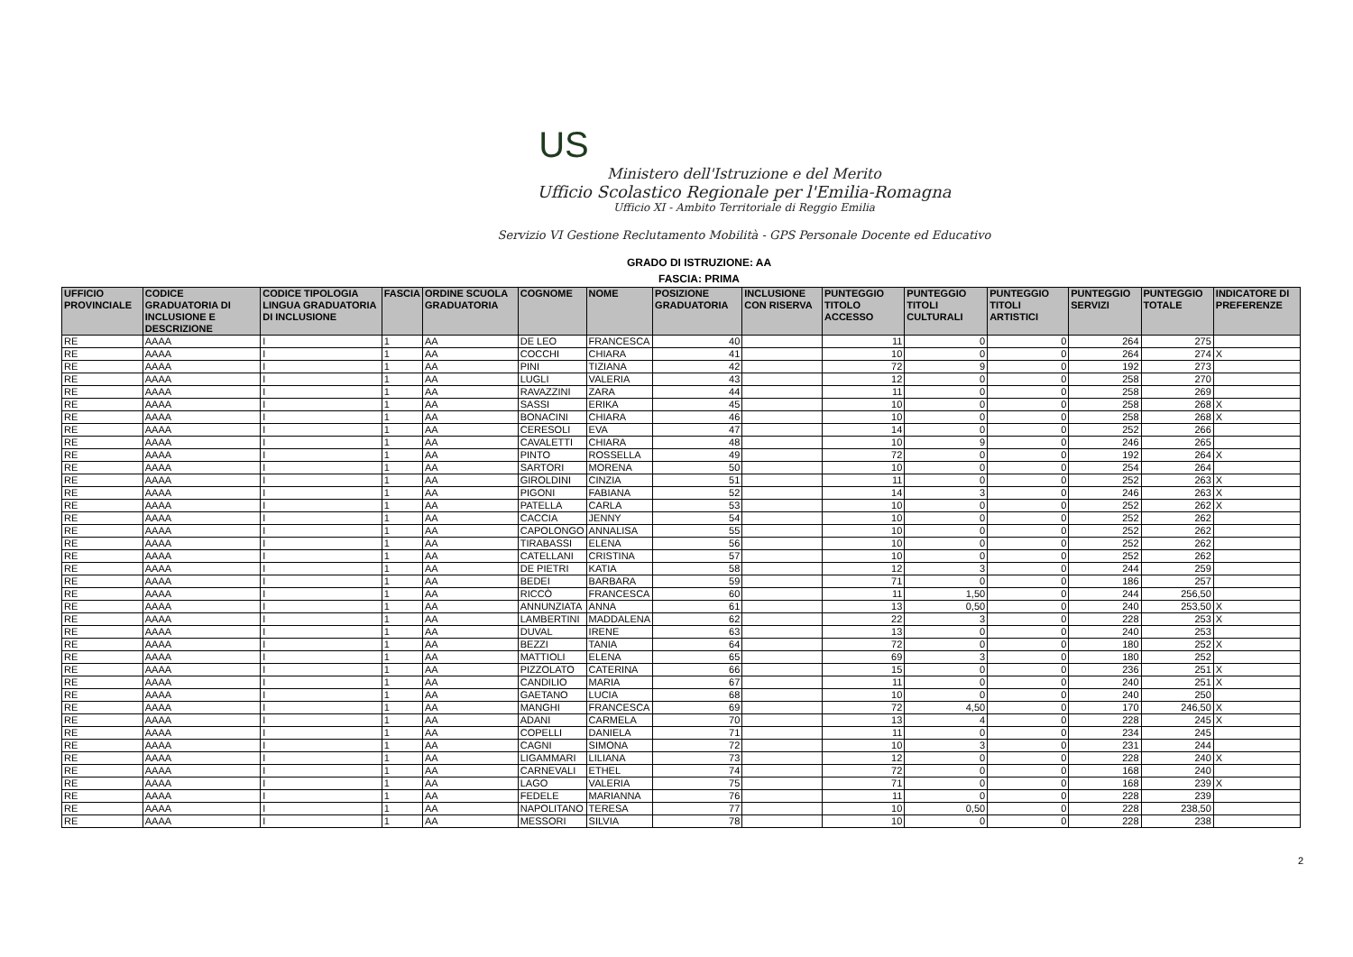US
Ministero dell'Istruzione e del Merito
Ufficio Scolastico Regionale per l'Emilia-Romagna
Ufficio XI - Ambito Territoriale di Reggio Emilia
Servizio VI Gestione Reclutamento Mobilità - GPS Personale Docente ed Educativo
GRADO DI ISTRUZIONE: AA
FASCIA: PRIMA
| UFFICIO PROVINCIALE | CODICE GRADUATORIA DI INCLUSIONE E DESCRIZIONE | CODICE TIPOLOGIA LINGUA GRADUATORIA DI INCLUSIONE | FASCIA | ORDINE SCUOLA GRADUATORIA | COGNOME | NOME | POSIZIONE GRADUATORIA | INCLUSIONE CON RISERVA | PUNTEGGIO TITOLO ACCESSO | PUNTEGGIO TITOLI CULTURALI | PUNTEGGIO TITOLI ARTISTICI | PUNTEGGIO SERVIZI | PUNTEGGIO TOTALE | INDICATORE DI PREFERENZE |
| --- | --- | --- | --- | --- | --- | --- | --- | --- | --- | --- | --- | --- | --- | --- |
| RE | AAAA | I | 1 | AA | DE LEO | FRANCESCA | 40 | | 11 | 0 | 0 | 264 | 275 | |
| RE | AAAA | I | 1 | AA | COCCHI | CHIARA | 41 | | 10 | 0 | 0 | 264 | 274 | X |
| RE | AAAA | I | 1 | AA | PINI | TIZIANA | 42 | | 72 | 9 | 0 | 192 | 273 | |
| RE | AAAA | I | 1 | AA | LUGLI | VALERIA | 43 | | 12 | 0 | 0 | 258 | 270 | |
| RE | AAAA | I | 1 | AA | RAVAZZINI | ZARA | 44 | | 11 | 0 | 0 | 258 | 269 | |
| RE | AAAA | I | 1 | AA | SASSI | ERIKA | 45 | | 10 | 0 | 0 | 258 | 268 | X |
| RE | AAAA | I | 1 | AA | BONACINI | CHIARA | 46 | | 10 | 0 | 0 | 258 | 268 | X |
| RE | AAAA | I | 1 | AA | CERESOLI | EVA | 47 | | 14 | 0 | 0 | 252 | 266 | |
| RE | AAAA | I | 1 | AA | CAVALETTI | CHIARA | 48 | | 10 | 9 | 0 | 246 | 265 | |
| RE | AAAA | I | 1 | AA | PINTO | ROSSELLA | 49 | | 72 | 0 | 0 | 192 | 264 | X |
| RE | AAAA | I | 1 | AA | SARTORI | MORENA | 50 | | 10 | 0 | 0 | 254 | 264 | |
| RE | AAAA | I | 1 | AA | GIROLDINI | CINZIA | 51 | | 11 | 0 | 0 | 252 | 263 | X |
| RE | AAAA | I | 1 | AA | PIGONI | FABIANA | 52 | | 14 | 3 | 0 | 246 | 263 | X |
| RE | AAAA | I | 1 | AA | PATELLA | CARLA | 53 | | 10 | 0 | 0 | 252 | 262 | X |
| RE | AAAA | I | 1 | AA | CACCIA | JENNY | 54 | | 10 | 0 | 0 | 252 | 262 | |
| RE | AAAA | I | 1 | AA | CAPOLONGO | ANNALISA | 55 | | 10 | 0 | 0 | 252 | 262 | |
| RE | AAAA | I | 1 | AA | TIRABASSI | ELENA | 56 | | 10 | 0 | 0 | 252 | 262 | |
| RE | AAAA | I | 1 | AA | CATELLANI | CRISTINA | 57 | | 10 | 0 | 0 | 252 | 262 | |
| RE | AAAA | I | 1 | AA | DE PIETRI | KATIA | 58 | | 12 | 3 | 0 | 244 | 259 | |
| RE | AAAA | I | 1 | AA | BEDEI | BARBARA | 59 | | 71 | 0 | 0 | 186 | 257 | |
| RE | AAAA | I | 1 | AA | RICCÒ | FRANCESCA | 60 | | 11 | 1,50 | 0 | 244 | 256,50 | |
| RE | AAAA | I | 1 | AA | ANNUNZIATA | ANNA | 61 | | 13 | 0,50 | 0 | 240 | 253,50 | X |
| RE | AAAA | I | 1 | AA | LAMBERTINI | MADDALENA | 62 | | 22 | 3 | 0 | 228 | 253 | X |
| RE | AAAA | I | 1 | AA | DUVAL | IRENE | 63 | | 13 | 0 | 0 | 240 | 253 | |
| RE | AAAA | I | 1 | AA | BEZZI | TANIA | 64 | | 72 | 0 | 0 | 180 | 252 | X |
| RE | AAAA | I | 1 | AA | MATTIOLI | ELENA | 65 | | 69 | 3 | 0 | 180 | 252 | |
| RE | AAAA | I | 1 | AA | PIZZOLATO | CATERINA | 66 | | 15 | 0 | 0 | 236 | 251 | X |
| RE | AAAA | I | 1 | AA | CANDILIO | MARIA | 67 | | 11 | 0 | 0 | 240 | 251 | X |
| RE | AAAA | I | 1 | AA | GAETANO | LUCIA | 68 | | 10 | 0 | 0 | 240 | 250 | |
| RE | AAAA | I | 1 | AA | MANGHI | FRANCESCA | 69 | | 72 | 4,50 | 0 | 170 | 246,50 | X |
| RE | AAAA | I | 1 | AA | ADANI | CARMELA | 70 | | 13 | 4 | 0 | 228 | 245 | X |
| RE | AAAA | I | 1 | AA | COPELLI | DANIELA | 71 | | 11 | 0 | 0 | 234 | 245 | |
| RE | AAAA | I | 1 | AA | CAGNI | SIMONA | 72 | | 10 | 3 | 0 | 231 | 244 | |
| RE | AAAA | I | 1 | AA | LIGAMMARI | LILIANA | 73 | | 12 | 0 | 0 | 228 | 240 | X |
| RE | AAAA | I | 1 | AA | CARNEVALI | ETHEL | 74 | | 72 | 0 | 0 | 168 | 240 | |
| RE | AAAA | I | 1 | AA | LAGO | VALERIA | 75 | | 71 | 0 | 0 | 168 | 239 | X |
| RE | AAAA | I | 1 | AA | FEDELE | MARIANNA | 76 | | 11 | 0 | 0 | 228 | 239 | |
| RE | AAAA | I | 1 | AA | NAPOLITANO | TERESA | 77 | | 10 | 0,50 | 0 | 228 | 238,50 | |
| RE | AAAA | I | 1 | AA | MESSORI | SILVIA | 78 | | 10 | 0 | 0 | 228 | 238 | |
2